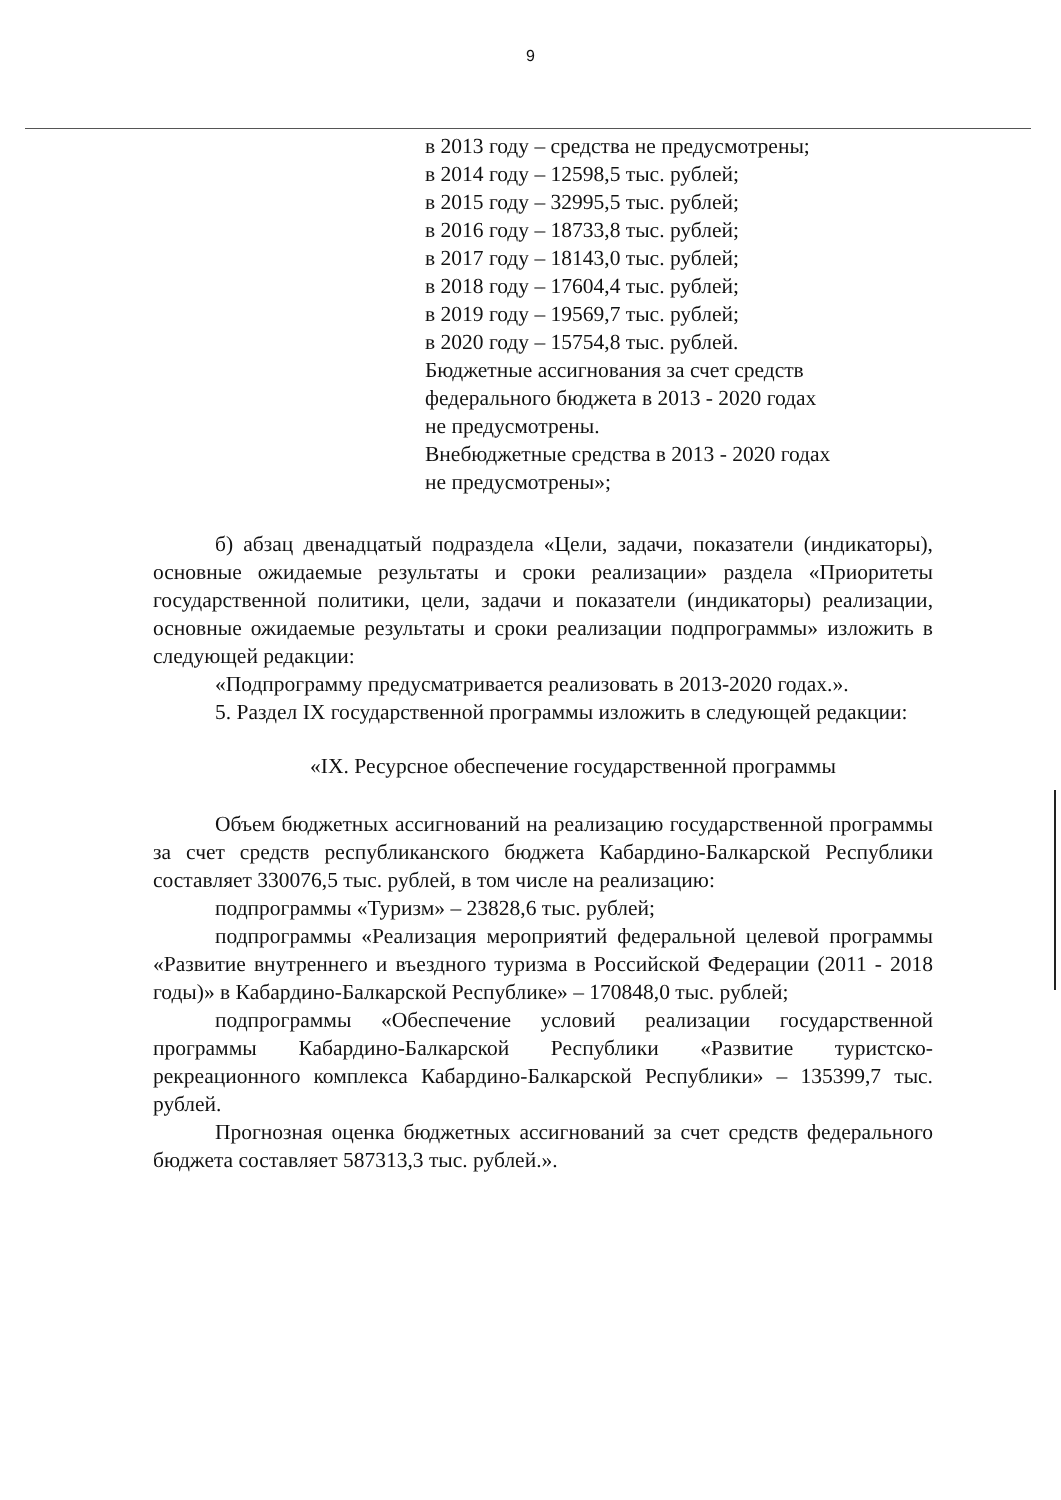9
в 2013 году – средства не предусмотрены;
в 2014 году – 12598,5 тыс. рублей;
в 2015 году – 32995,5 тыс. рублей;
в 2016 году – 18733,8 тыс. рублей;
в 2017 году – 18143,0 тыс. рублей;
в 2018 году – 17604,4 тыс. рублей;
в 2019 году – 19569,7 тыс. рублей;
в 2020 году – 15754,8 тыс. рублей.
Бюджетные ассигнования за счет средств
федерального бюджета в 2013 - 2020 годах
не предусмотрены.
Внебюджетные средства в 2013 - 2020 годах
не предусмотрены»;
б) абзац двенадцатый подраздела «Цели, задачи, показатели (индикаторы), основные ожидаемые результаты и сроки реализации» раздела «Приоритеты государственной политики, цели, задачи и показатели (индикаторы) реализации, основные ожидаемые результаты и сроки реализации подпрограммы» изложить в следующей редакции:
«Подпрограмму предусматривается реализовать в 2013-2020 годах.».
5. Раздел IX государственной программы изложить в следующей редакции:
«IX. Ресурсное обеспечение государственной программы
Объем бюджетных ассигнований на реализацию государственной программы за счет средств республиканского бюджета Кабардино-Балкарской Республики составляет 330076,5 тыс. рублей, в том числе на реализацию:
подпрограммы «Туризм» – 23828,6 тыс. рублей;
подпрограммы «Реализация мероприятий федеральной целевой программы «Развитие внутреннего и въездного туризма в Российской Федерации (2011 - 2018 годы)» в Кабардино-Балкарской Республике» – 170848,0 тыс. рублей;
подпрограммы «Обеспечение условий реализации государственной программы Кабардино-Балкарской Республики «Развитие туристско-рекреационного комплекса Кабардино-Балкарской Республики» – 135399,7 тыс. рублей.
Прогнозная оценка бюджетных ассигнований за счет средств федерального бюджета составляет 587313,3 тыс. рублей.».